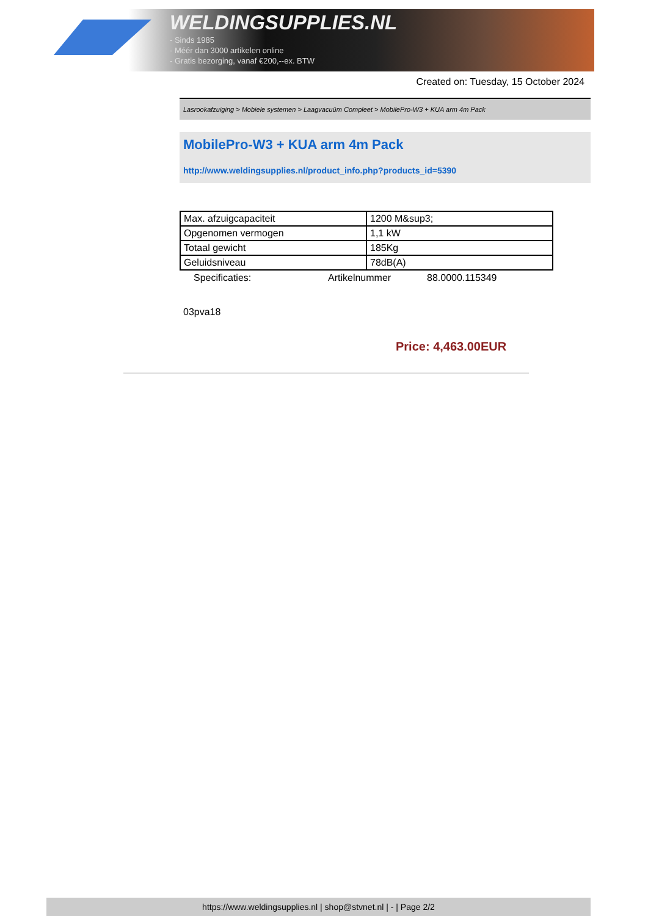WELDINGSUPPLIES.NL
- Sinds 1985
- Méér dan 3000 artikelen online
- Gratis bezorging, vanaf €200,--ex. BTW
Created on: Tuesday, 15 October 2024
Lasrookafzuiging > Mobiele systemen > Laagvacuüm Compleet > MobilePro-W3 + KUA arm 4m Pack
MobilePro-W3 + KUA arm 4m Pack
http://www.weldingsupplies.nl/product_info.php?products_id=5390
| Max. afzuigcapaciteit | 1200 M&sup3; |
| Opgenomen vermogen | 1,1 kW |
| Totaal gewicht | 185Kg |
| Geluidsniveau | 78dB(A) |
Specificaties: Artikelnummer 88.0000.115349
03pva18
Price: 4,463.00EUR
https://www.weldingsupplies.nl | shop@stvnet.nl | - | Page 2/2